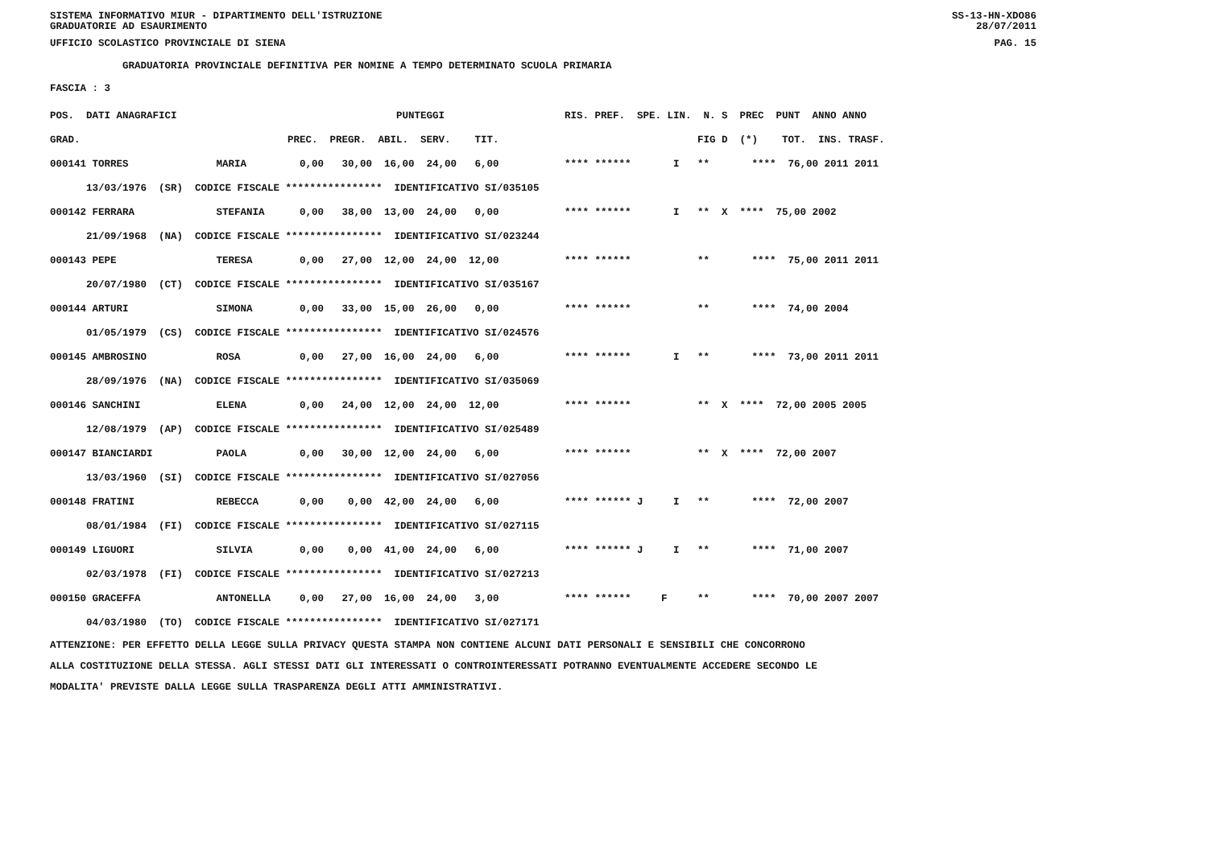SISTEMA INFORMATIVO MIUR - DIPARTIMENTO DELL'ISTRUZIONE
GRADUATORIE AD ESAURIMENTO SS-13-HN-XDO86
28/07/2011
UFFICIO SCOLASTICO PROVINCIALE DI SIENA PAG. 15
GRADUATORIA PROVINCIALE DEFINITIVA PER NOMINE A TEMPO DETERMINATO SCUOLA PRIMARIA
FASCIA : 3
| POS. DATI ANAGRAFICI | | PUNTEGGI | RIS. PREF. SPE. LIN. N. S PREC PUNT ANNO ANNO |
| --- | --- | --- | --- |
| GRAD. | | PREC. PREGR. ABIL. SERV. TIT. | FIG D (*) TOT. INS. TRASF. |
| 000141 TORRES | MARIA | 0,00 30,00 16,00 24,00 6,00 | **** ****** I ** **** 76,00 2011 2011 |
| 13/03/1976 (SR) CODICE FISCALE **************** IDENTIFICATIVO SI/035105 | | | |
| 000142 FERRARA | STEFANIA | 0,00 38,00 13,00 24,00 0,00 | **** ****** I ** X **** 75,00 2002 |
| 21/09/1968 (NA) CODICE FISCALE **************** IDENTIFICATIVO SI/023244 | | | |
| 000143 PEPE | TERESA | 0,00 27,00 12,00 24,00 12,00 | **** ****** ** **** 75,00 2011 2011 |
| 20/07/1980 (CT) CODICE FISCALE **************** IDENTIFICATIVO SI/035167 | | | |
| 000144 ARTURI | SIMONA | 0,00 33,00 15,00 26,00 0,00 | **** ****** ** **** 74,00 2004 |
| 01/05/1979 (CS) CODICE FISCALE **************** IDENTIFICATIVO SI/024576 | | | |
| 000145 AMBROSINO | ROSA | 0,00 27,00 16,00 24,00 6,00 | **** ****** I ** **** 73,00 2011 2011 |
| 28/09/1976 (NA) CODICE FISCALE **************** IDENTIFICATIVO SI/035069 | | | |
| 000146 SANCHINI | ELENA | 0,00 24,00 12,00 24,00 12,00 | **** ****** ** X **** 72,00 2005 2005 |
| 12/08/1979 (AP) CODICE FISCALE **************** IDENTIFICATIVO SI/025489 | | | |
| 000147 BIANCIARDI | PAOLA | 0,00 30,00 12,00 24,00 6,00 | **** ****** ** X **** 72,00 2007 |
| 13/03/1960 (SI) CODICE FISCALE **************** IDENTIFICATIVO SI/027056 | | | |
| 000148 FRATINI | REBECCA | 0,00 0,00 42,00 24,00 6,00 | **** ****** J I ** **** 72,00 2007 |
| 08/01/1984 (FI) CODICE FISCALE **************** IDENTIFICATIVO SI/027115 | | | |
| 000149 LIGUORI | SILVIA | 0,00 0,00 41,00 24,00 6,00 | **** ****** J I ** **** 71,00 2007 |
| 02/03/1978 (FI) CODICE FISCALE **************** IDENTIFICATIVO SI/027213 | | | |
| 000150 GRACEFFA | ANTONELLA | 0,00 27,00 16,00 24,00 3,00 | **** ****** F ** **** 70,00 2007 2007 |
| 04/03/1980 (TO) CODICE FISCALE **************** IDENTIFICATIVO SI/027171 | | | |
ATTENZIONE: PER EFFETTO DELLA LEGGE SULLA PRIVACY QUESTA STAMPA NON CONTIENE ALCUNI DATI PERSONALI E SENSIBILI CHE CONCORRONO
ALLA COSTITUZIONE DELLA STESSA. AGLI STESSI DATI GLI INTERESSATI O CONTROINTERESSATI POTRANNO EVENTUALMENTE ACCEDERE SECONDO LE
MODALITA' PREVISTE DALLA LEGGE SULLA TRASPARENZA DEGLI ATTI AMMINISTRATIVI.